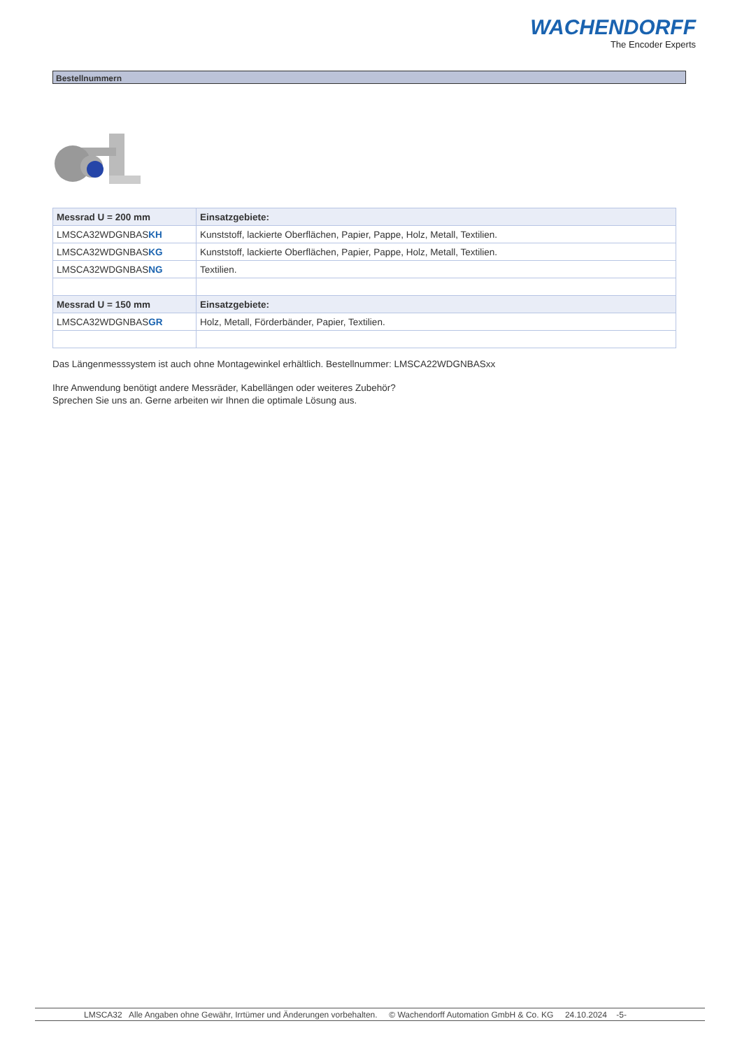WACHENDORFF
The Encoder Experts
Bestellnummern
| Messrad U = 200 mm | Einsatzgebiete: |
| --- | --- |
| LMSCA32WDGNBAS KH | Kunststoff, lackierte Oberflächen, Papier, Pappe, Holz, Metall, Textilien. |
| LMSCA32WDGNBAS KG | Kunststoff, lackierte Oberflächen, Papier, Pappe, Holz, Metall, Textilien. |
| LMSCA32WDGNBAS NG | Textilien. |
| Messrad U = 150 mm | Einsatzgebiete: |
| LMSCA32WDGNBAS GR | Holz, Metall, Förderbänder, Papier, Textilien. |
Das Längenmesssystem ist auch ohne Montagewinkel erhältlich. Bestellnummer: LMSCA22WDGNBASxx
Ihre Anwendung benötigt andere Messräder, Kabellängen oder weiteres Zubehör?
Sprechen Sie uns an. Gerne arbeiten wir Ihnen die optimale Lösung aus.
LMSCA32 Alle Angaben ohne Gewähr, Irrtümer und Änderungen vorbehalten. © Wachendorff Automation GmbH & Co. KG 24.10.2024 -5-